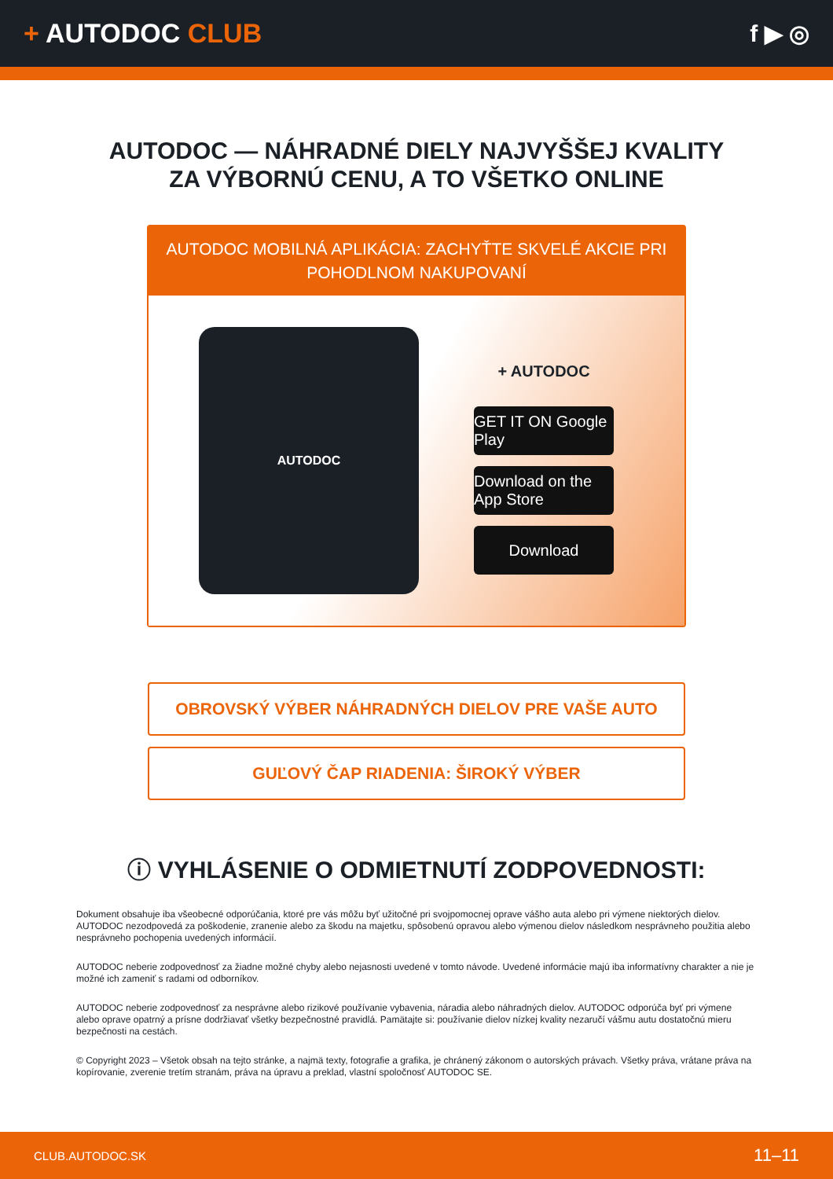+ AUTODOC CLUB f ▶ ◎
AUTODOC — NÁHRADNÉ DIELY NAJVYŠŠEJ KVALITY
ZA VÝBORNÚ CENU, A TO VŠETKO ONLINE
AUTODOC MOBILNÁ APLIKÁCIA: ZACHYŤTE SKVELÉ AKCIE PRI POHODLNOM NAKUPOVANÍ
AUTODOC
+ AUTODOC
GET IT ON Google Play
Download on the App Store
Download
OBROVSKÝ VÝBER NÁHRADNÝCH DIELOV PRE VAŠE AUTO
GUĽOVÝ ČAP RIADENIA: ŠIROKÝ VÝBER
ⓘ VYHLÁSENIE O ODMIETNUTÍ ZODPOVEDNOSTI:
Dokument obsahuje iba všeobecné odporúčania, ktoré pre vás môžu byť užitočné pri svojpomocnej oprave vášho auta alebo pri výmene niektorých dielov. AUTODOC nezodpovedá za poškodenie, zranenie alebo za škodu na majetku, spôsobenú opravou alebo výmenou dielov následkom nesprávneho použitia alebo nesprávneho pochopenia uvedených informácií.
AUTODOC neberie zodpovednosť za žiadne možné chyby alebo nejasnosti uvedené v tomto návode. Uvedené informácie majú iba informatívny charakter a nie je možné ich zameniť s radami od odborníkov.
AUTODOC neberie zodpovednosť za nesprávne alebo rizikové používanie vybavenia, náradia alebo náhradných dielov. AUTODOC odporúča byť pri výmene alebo oprave opatrný a prísne dodržiavať všetky bezpečnostné pravidlá. Pamätajte si: používanie dielov nízkej kvality nezaručí vášmu autu dostatočnú mieru bezpečnosti na cestách.
© Copyright 2023 – Všetok obsah na tejto stránke, a najmä texty, fotografie a grafika, je chránený zákonom o autorských právach. Všetky práva, vrátane práva na kopírovanie, zverenie tretím stranám, práva na úpravu a preklad, vlastní spoločnosť AUTODOC SE.
CLUB.AUTODOC.SK 11–11